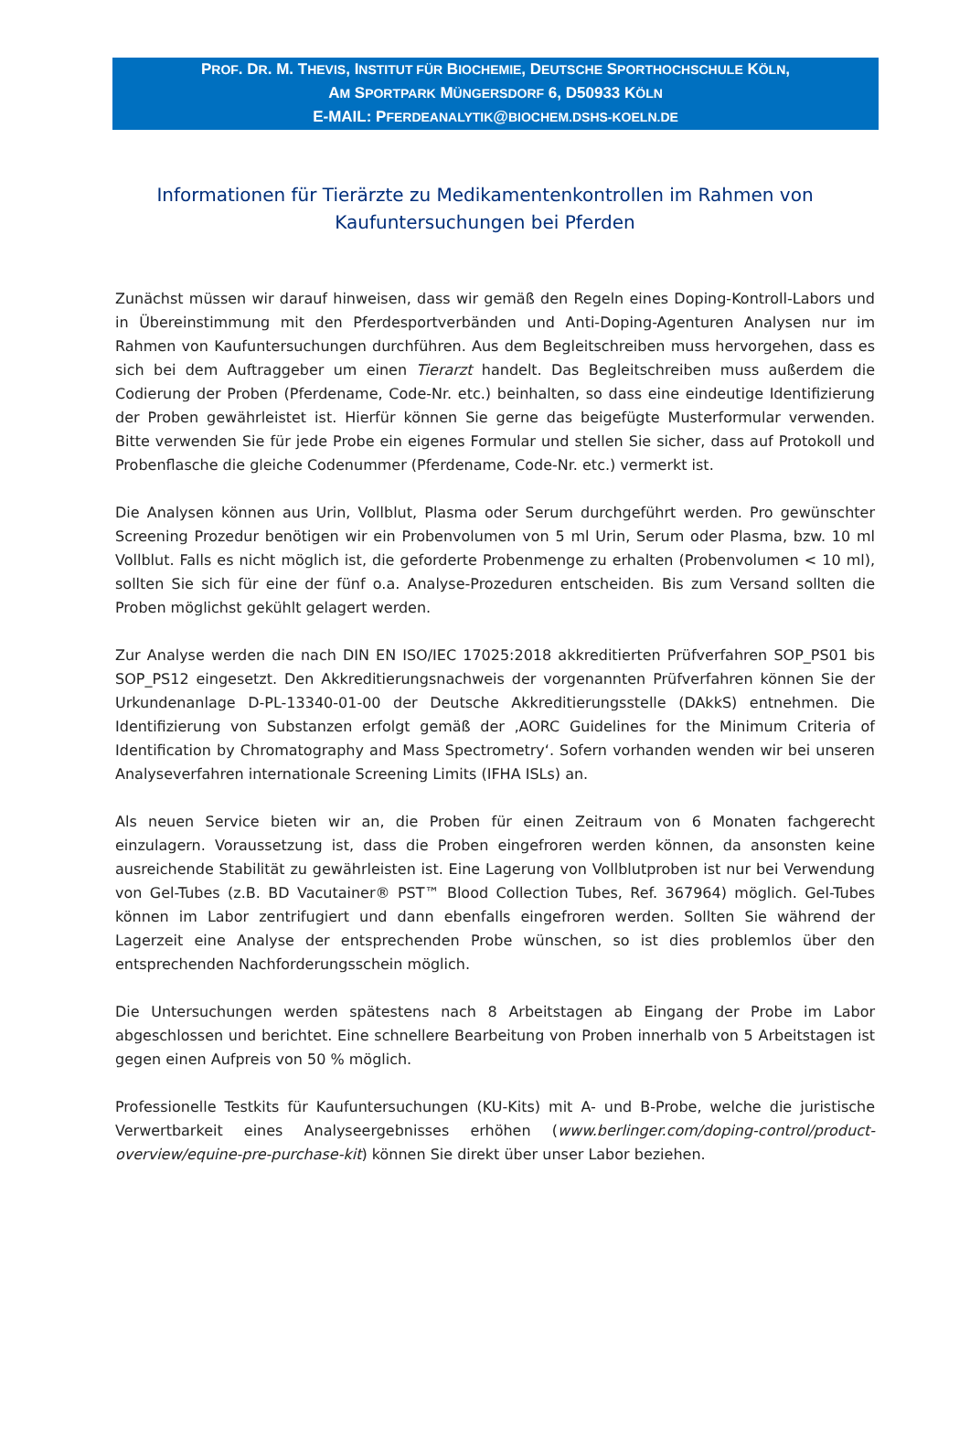PROF. DR. M. THEVIS, INSTITUT FÜR BIOCHEMIE, DEUTSCHE SPORTHOCHSCHULE KÖLN,
AM SPORTPARK MÜNGERSDORF 6, D50933 KÖLN
E-MAIL: PFERDEANALYTIK@BIOCHEM.DSHS-KOELN.DE
Informationen für Tierärzte zu Medikamentenkontrollen im Rahmen von Kaufuntersuchungen bei Pferden
Zunächst müssen wir darauf hinweisen, dass wir gemäß den Regeln eines Doping-Kontroll-Labors und in Übereinstimmung mit den Pferdesportverbänden und Anti-Doping-Agenturen Analysen nur im Rahmen von Kaufuntersuchungen durchführen. Aus dem Begleitschreiben muss hervorgehen, dass es sich bei dem Auftraggeber um einen Tierarzt handelt. Das Begleitschreiben muss außerdem die Codierung der Proben (Pferdename, Code-Nr. etc.) beinhalten, so dass eine eindeutige Identifizierung der Proben gewährleistet ist. Hierfür können Sie gerne das beigefügte Musterformular verwenden. Bitte verwenden Sie für jede Probe ein eigenes Formular und stellen Sie sicher, dass auf Protokoll und Probenflasche die gleiche Codenummer (Pferdename, Code-Nr. etc.) vermerkt ist.
Die Analysen können aus Urin, Vollblut, Plasma oder Serum durchgeführt werden. Pro gewünschter Screening Prozedur benötigen wir ein Probenvolumen von 5 ml Urin, Serum oder Plasma, bzw. 10 ml Vollblut. Falls es nicht möglich ist, die geforderte Probenmenge zu erhalten (Probenvolumen < 10 ml), sollten Sie sich für eine der fünf o.a. Analyse-Prozeduren entscheiden. Bis zum Versand sollten die Proben möglichst gekühlt gelagert werden.
Zur Analyse werden die nach DIN EN ISO/IEC 17025:2018 akkreditierten Prüfverfahren SOP_PS01 bis SOP_PS12 eingesetzt. Den Akkreditierungsnachweis der vorgenannten Prüfverfahren können Sie der Urkundenanlage D-PL-13340-01-00 der Deutsche Akkreditierungsstelle (DAkkS) entnehmen. Die Identifizierung von Substanzen erfolgt gemäß der ‚AORC Guidelines for the Minimum Criteria of Identification by Chromatography and Mass Spectrometry‘. Sofern vorhanden wenden wir bei unseren Analyseverfahren internationale Screening Limits (IFHA ISLs) an.
Als neuen Service bieten wir an, die Proben für einen Zeitraum von 6 Monaten fachgerecht einzulagern. Voraussetzung ist, dass die Proben eingefroren werden können, da ansonsten keine ausreichende Stabilität zu gewährleisten ist. Eine Lagerung von Vollblutproben ist nur bei Verwendung von Gel-Tubes (z.B. BD Vacutainer® PST™ Blood Collection Tubes, Ref. 367964) möglich. Gel-Tubes können im Labor zentrifugiert und dann ebenfalls eingefroren werden. Sollten Sie während der Lagerzeit eine Analyse der entsprechenden Probe wünschen, so ist dies problemlos über den entsprechenden Nachforderungsschein möglich.
Die Untersuchungen werden spätestens nach 8 Arbeitstagen ab Eingang der Probe im Labor abgeschlossen und berichtet. Eine schnellere Bearbeitung von Proben innerhalb von 5 Arbeitstagen ist gegen einen Aufpreis von 50 % möglich.
Professionelle Testkits für Kaufuntersuchungen (KU-Kits) mit A- und B-Probe, welche die juristische Verwertbarkeit eines Analyseergebnisses erhöhen (www.berlinger.com/doping-control/product-overview/equine-pre-purchase-kit) können Sie direkt über unser Labor beziehen.